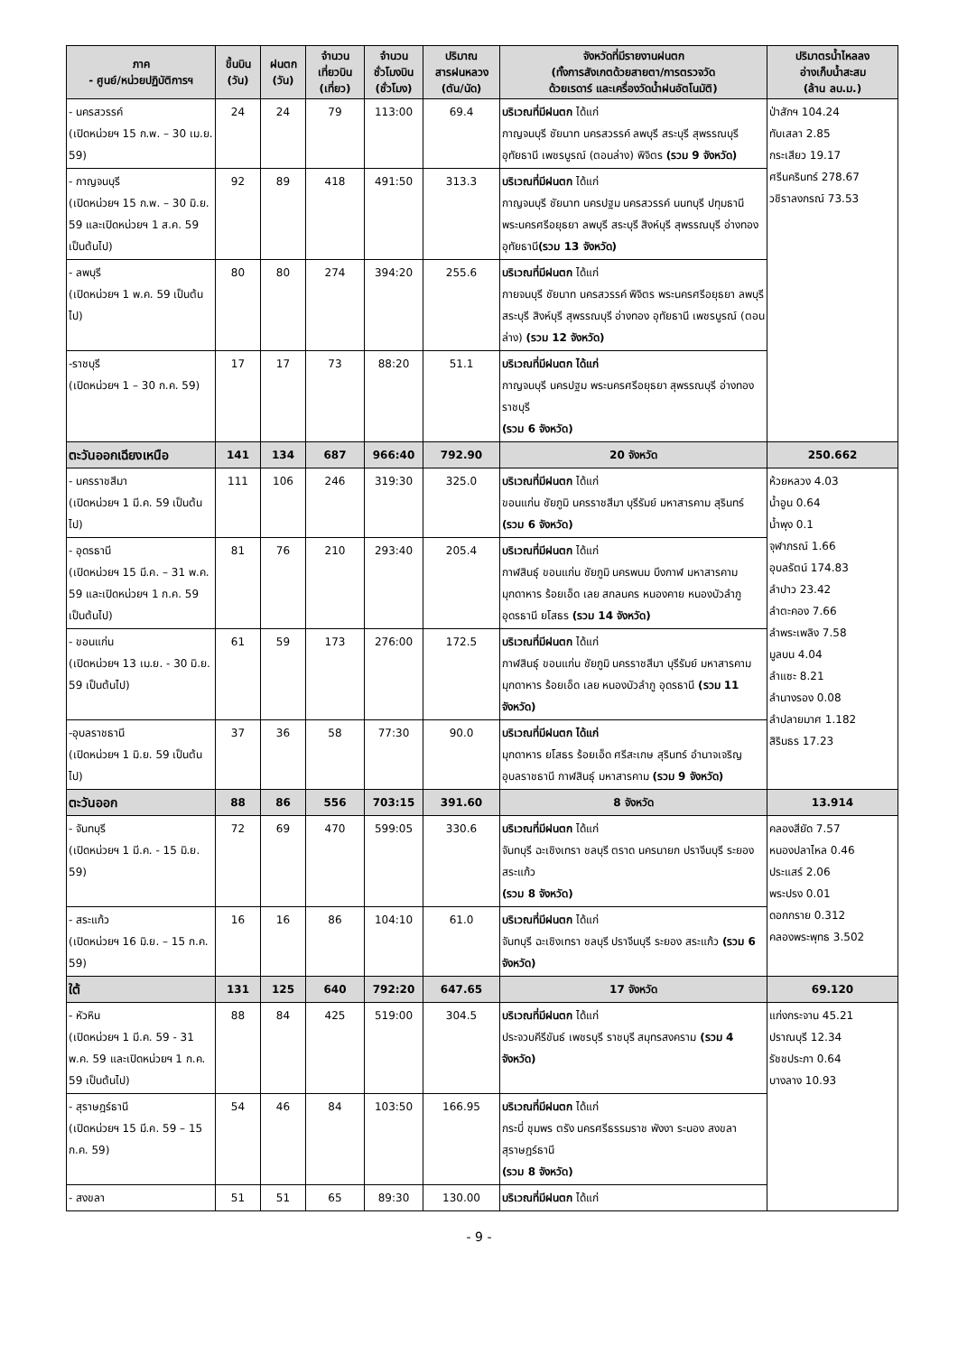| ภาค - ศูนย์/หน่วยปฏิบัติการฯ | ขึ้นบิน (วัน) | ฝนตก (วัน) | จำนวน เที่ยวบิน (เที่ยว) | จำนวน ชั่วโมงบิน (ชั่วโมง) | ปริมาณ สารฝนหลวง (ตัน/นัด) | จังหวัดที่มีรายงานฝนตก (ทั้งการสังเกตด้วยสายตา/การตรวจวัด ด้วยเรดาร์ และเครื่องวัดน้ำฝนอัตโนมัติ) | ปริมาตรน้ำไหลลง อ่างเก็บน้ำสะสม (ล้าน ลบ.ม.) |
| --- | --- | --- | --- | --- | --- | --- | --- |
| - นครสวรรค์ (เปิดหน่วยฯ 15 ก.พ. – 30 เม.ย. 59) | 24 | 24 | 79 | 113:00 | 69.4 | บริเวณที่มีฝนตก ได้แก่ กาญจนบุรี ชัยนาท นครสวรรค์ ลพบุรี สระบุรี สุพรรณบุรี อุทัยธานี เพชรบูรณ์ (ตอนล่าง) พิจิตร (รวม 9 จังหวัด) | ป่าสักฯ 104.24 ทับเสลา 2.85 กระเสียว 19.17 ศรีนครินทร์ 278.67 วชิราลงกรณ์ 73.53 |
| - กาญจนบุรี (เปิดหน่วยฯ 15 ก.พ. – 30 มิ.ย. 59 และเปิดหน่วยฯ 1 ส.ค. 59 เป็นต้นไป) | 92 | 89 | 418 | 491:50 | 313.3 | บริเวณที่มีฝนตก ได้แก่ กาญจนบุรี ชัยนาท นครปฐม นครสวรรค์ นนทบุรี ปทุมธานี พระนครศรีอยุธยา ลพบุรี สระบุรี สิงห์บุรี สุพรรณบุรี อ่างทอง อุทัยธานี (รวม 13 จังหวัด) | |
| - ลพบุรี (เปิดหน่วยฯ 1 พ.ค. 59 เป็นต้นไป) | 80 | 80 | 274 | 394:20 | 255.6 | บริเวณที่มีฝนตก ได้แก่ กายจนบุรี ชัยนาท นครสวรรค์ พิจิตร พระนครศรีอยุธยา ลพบุรี สระบุรี สิงห์บุรี สุพรรณบุรี อ่างทอง อุทัยธานี เพชรบูรณ์ (ตอนล่าง) (รวม 12 จังหวัด) | |
| -ราชบุรี (เปิดหน่วยฯ 1 – 30 ก.ค. 59) | 17 | 17 | 73 | 88:20 | 51.1 | บริเวณที่มีฝนตก ได้แก่ กาญจนบุรี นครปฐม พระนครศรีอยุธยา สุพรรณบุรี อ่างทอง ราชบุรี (รวม 6 จังหวัด) | |
| ตะวันออกเฉียงเหนือ | 141 | 134 | 687 | 966:40 | 792.90 | 20 จังหวัด | 250.662 |
| - นครราชสีมา (เปิดหน่วยฯ 1 มี.ค. 59 เป็นต้นไป) | 111 | 106 | 246 | 319:30 | 325.0 | บริเวณที่มีฝนตก ได้แก่ ขอนแก่น ชัยภูมิ นครราชสีมา บุรีรัมย์ มหาสารคาม สุรินทร์ (รวม 6 จังหวัด) | ห้วยหลวง 4.03 น้ำอูน 0.64 น้ำพุง 0.1 จุฬาภรณ์ 1.66 อุบลรัตน์ 174.83 ลำปาว 23.42 ลำตะคอง 7.66 ลำพระเพลิง 7.58 มูลบน 4.04 ลำแซะ 8.21 ลำนางรอง 0.08 ลำปลายมาศ 1.182 สิรินธร 17.23 |
| - อุดรธานี (เปิดหน่วยฯ 15 มี.ค. – 31 พ.ค. 59 และเปิดหน่วยฯ 1 ก.ค. 59 เป็นต้นไป) | 81 | 76 | 210 | 293:40 | 205.4 | บริเวณที่มีฝนตก ได้แก่ กาฬสินธุ์ ขอนแก่น ชัยภูมิ นครพนม บึงกาฬ มหาสารคาม มุกดาหาร ร้อยเอ็ด เลย สกลนคร หนองคาย หนองบัวลำภู อุดรธานี ยโสธร (รวม 14 จังหวัด) | |
| - ขอนแก่น (เปิดหน่วยฯ 13 เม.ย. - 30 มิ.ย. 59 เป็นต้นไป) | 61 | 59 | 173 | 276:00 | 172.5 | บริเวณที่มีฝนตก ได้แก่ กาฬสินธุ์ ขอนแก่น ชัยภูมิ นครราชสีมา บุรีรัมย์ มหาสารคาม มุกดาหาร ร้อยเอ็ด เลย หนองบัวลำภู อุดรธานี (รวม 11 จังหวัด) | |
| -อุบลราชธานี (เปิดหน่วยฯ 1 มิ.ย. 59 เป็นต้นไป) | 37 | 36 | 58 | 77:30 | 90.0 | บริเวณที่มีฝนตก ได้แก่ มุกดาหาร ยโสธร ร้อยเอ็ด ศรีสะเกษ สุรินทร์ อำนาจเจริญ อุบลราชธานี กาฬสินธุ์ มหาสารคาม (รวม 9 จังหวัด) | |
| ตะวันออก | 88 | 86 | 556 | 703:15 | 391.60 | 8 จังหวัด | 13.914 |
| - จันทบุรี (เปิดหน่วยฯ 1 มี.ค. - 15 มิ.ย. 59) | 72 | 69 | 470 | 599:05 | 330.6 | บริเวณที่มีฝนตก ได้แก่ จันทบุรี ฉะเชิงเทรา ชลบุรี ตราด นครนายก ปราจีนบุรี ระยอง สระแก้ว (รวม 8 จังหวัด) | คลองสียัด 7.57 หนองปลาไหล 0.46 ประแสร์ 2.06 พระปรง 0.01 ดอกกราย 0.312 คลองพระพุทธ 3.502 |
| - สระแก้ว (เปิดหน่วยฯ 16 มิ.ย. – 15 ก.ค. 59) | 16 | 16 | 86 | 104:10 | 61.0 | บริเวณที่มีฝนตก ได้แก่ จันทบุรี ฉะเชิงเทรา ชลบุรี ปราจีนบุรี ระยอง สระแก้ว (รวม 6 จังหวัด) | |
| ใต้ | 131 | 125 | 640 | 792:20 | 647.65 | 17 จังหวัด | 69.120 |
| - หัวหิน (เปิดหน่วยฯ 1 มี.ค. 59 - 31 พ.ค. 59 และเปิดหน่วยฯ 1 ก.ค. 59 เป็นต้นไป) | 88 | 84 | 425 | 519:00 | 304.5 | บริเวณที่มีฝนตก ได้แก่ ประจวบคีรีขันธ์ เพชรบุรี ราชบุรี สมุทรสงคราม (รวม 4 จังหวัด) | แก่งกระจาน 45.21 ปราณบุรี 12.34 รัชชประภา 0.64 บางลาง 10.93 |
| - สุราษฎร์ธานี (เปิดหน่วยฯ 15 มี.ค. 59 – 15 ก.ค. 59) | 54 | 46 | 84 | 103:50 | 166.95 | บริเวณที่มีฝนตก ได้แก่ กระบี่ ชุมพร ตรัง นครศรีธรรมราช พังงา ระนอง สงขลา สุราษฎร์ธานี (รวม 8 จังหวัด) | |
| - สงขลา | 51 | 51 | 65 | 89:30 | 130.00 | บริเวณที่มีฝนตก ได้แก่ | |
- 9 -